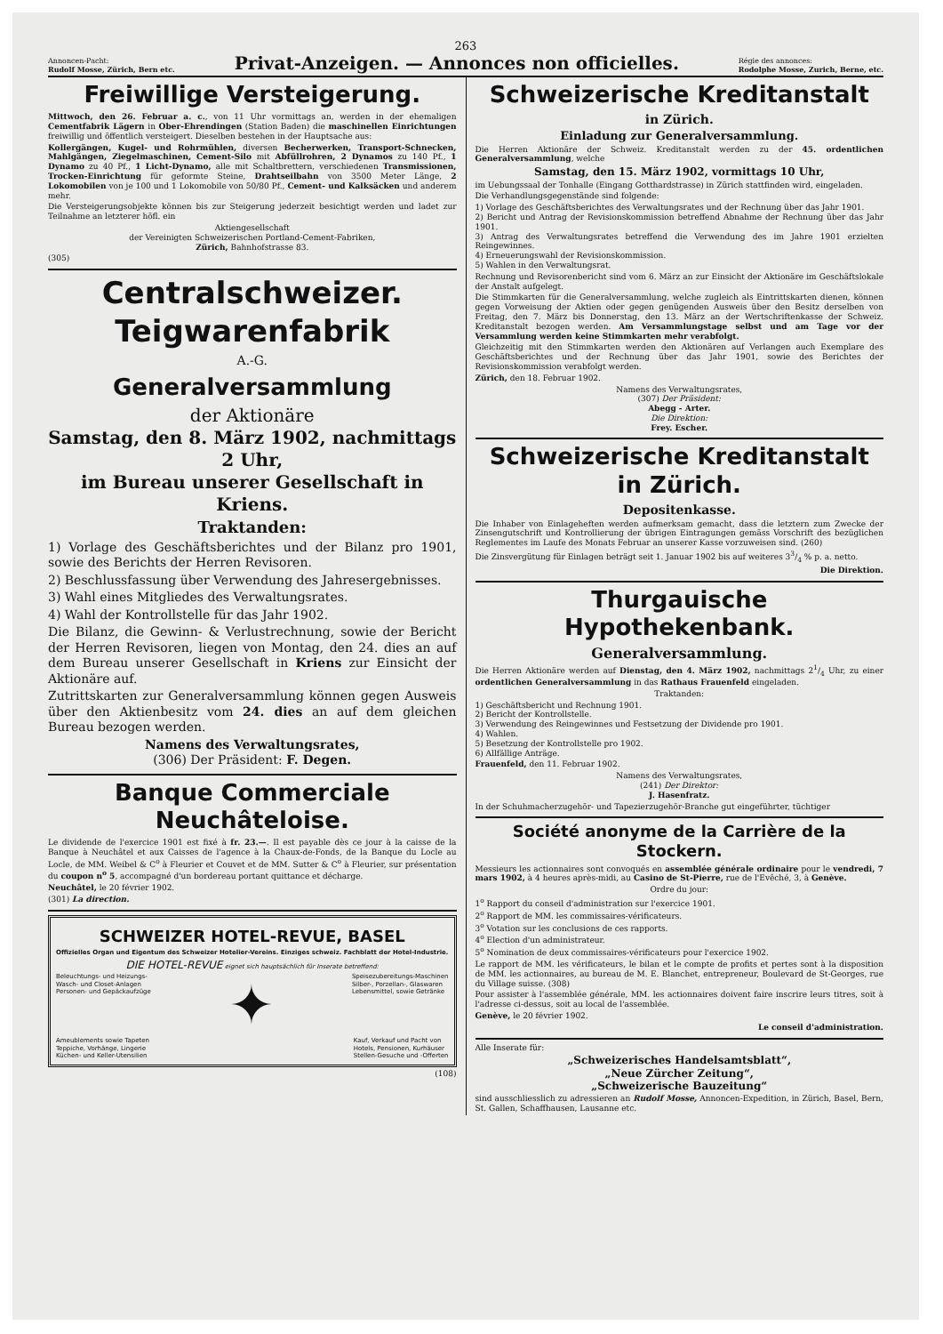263
Annoncen-Pacht:
Rudolf Mosse, Zürich, Bern etc.
Privat-Anzeigen. — Annonces non officielles.
Régie des annonces:
Rodolphe Mosse, Zurich, Berne, etc.
Freiwillige Versteigerung.
Mittwoch, den 26. Februar a. c., von 11 Uhr vormittags an, werden in der ehemaligen Cementfabrik Lägern in Ober-Ehrendingen (Station Baden) die maschinellen Einrichtungen freiwillig und öffentlich versteigert. Dieselben bestehen in der Hauptsache aus:
Kollergängen, Kugel- und Rohrmühlen, diversen Becherwerken, Transport-Schnecken, Mahlgängen, Ziegelmaschinen, Cement-Silo mit Abfüllrohren, 2 Dynamos zu 140 Pf., 1 Dynamo zu 40 Pf., 1 Licht-Dynamo, alle mit Schaltbrettern, verschiedenen Transmissionen, Trocken-Einrichtung für geformte Steine, Drahtseilbahn von 3500 Meter Länge, 2 Lokomobilen von je 100 und 1 Lokomobile von 50/80 Pf., Cement- und Kalksäcken und anderem mehr.
Die Versteigerungsobjekte können bis zur Steigerung jederzeit besichtigt werden und ladet zur Teilnahme an letzterer höfl. ein
Aktiengesellschaft
der Vereinigten Schweizerischen Portland-Cement-Fabriken,
Zürich, Bahnhofstrasse 83.
(305)
Centralschweizer. Teigwarenfabrik
A.-G.
Generalversammlung
der Aktionäre
Samstag, den 8. März 1902, nachmittags 2 Uhr,
im Bureau unserer Gesellschaft in Kriens.
Traktanden:
1) Vorlage des Geschäftsberichtes und der Bilanz pro 1901, sowie des Berichts der Herren Revisoren.
2) Beschlussfassung über Verwendung des Jahresergebnisses.
3) Wahl eines Mitgliedes des Verwaltungsrates.
4) Wahl der Kontrollstelle für das Jahr 1902.
Die Bilanz, die Gewinn- & Verlustrechnung, sowie der Bericht der Herren Revisoren, liegen von Montag, den 24. dies an auf dem Bureau unserer Gesellschaft in Kriens zur Einsicht der Aktionäre auf.
Zutrittskarten zur Generalversammlung können gegen Ausweis über den Aktienbesitz vom 24. dies an auf dem gleichen Bureau bezogen werden.
Namens des Verwaltungsrates,
(306) Der Präsident: F. Degen.
Banque Commerciale Neuchâteloise.
Le dividende de l'exercice 1901 est fixé à fr. 23.—. Il est payable dès ce jour à la caisse de la Banque à Neuchâtel et aux Caisses de l'agence à la Chaux-de-Fonds, de la Banque du Locle au Locle, de MM. Weibel & C<sup>o</sup> à Fleurier et Couvet et de MM. Sutter & C<sup>o</sup> à Fleurier, sur présentation du coupon n<sup>o</sup> 5, accompagné d'un bordereau portant quittance et décharge.
Neuchâtel, le 20 février 1902.
(301) La direction.
SCHWEIZER HOTEL-REVUE, BASEL
Offizielles Organ und Eigentum des Schweizer Hotelier-Vereins. Einziges schweiz. Fachblatt der Hotel-Industrie.
DIE HOTEL-REVUE eignet sich hauptsächlich für Inserate betreffend:
Beleuchtungs- und Heizungs-
Wasch- und Closet-Anlagen
Personen- und Gepäckaufzüge ✦ Speisezubereitungs-Maschinen
Silber-, Porzellan-, Glaswaren
Lebensmittel, sowie Getränke
Ameublements sowie Tapeten
Teppiche, Vorhänge, Lingerie
Küchen- und Keller-Utensilien Kauf, Verkauf und Pacht von
Hotels, Pensionen, Kurhäuser
Stellen-Gesuche und -Offerten
(108)
Schweizerische Kreditanstalt
in Zürich.
Einladung zur Generalversammlung.
Die Herren Aktionäre der Schweiz. Kreditanstalt werden zu der 45. ordentlichen Generalversammlung, welche
Samstag, den 15. März 1902, vormittags 10 Uhr,
im Uebungssaal der Tonhalle (Eingang Gotthardstrasse) in Zürich stattfinden wird, eingeladen.
Die Verhandlungsgegenstände sind folgende:
1) Vorlage des Geschäftsberichtes des Verwaltungsrates und der Rechnung über das Jahr 1901.
2) Bericht und Antrag der Revisionskommission betreffend Abnahme der Rechnung über das Jahr 1901.
3) Antrag des Verwaltungsrates betreffend die Verwendung des im Jahre 1901 erzielten Reingewinnes.
4) Erneuerungswahl der Revisionskommission.
5) Wahlen in den Verwaltungsrat.
Rechnung und Revisorenbericht sind vom 6. März an zur Einsicht der Aktionäre im Geschäftslokale der Anstalt aufgelegt.
Die Stimmkarten für die Generalversammlung, welche zugleich als Eintrittskarten dienen, können gegen Vorweisung der Aktien oder gegen genügenden Ausweis über den Besitz derselben von Freitag, den 7. März bis Donnerstag, den 13. März an der Wertschriftenkasse der Schweiz. Kreditanstalt bezogen werden. Am Versammlungstage selbst und am Tage vor der Versammlung werden keine Stimmkarten mehr verabfolgt.
Gleichzeitig mit den Stimmkarten werden den Aktionären auf Verlangen auch Exemplare des Geschäftsberichtes und der Rechnung über das Jahr 1901, sowie des Berichtes der Revisionskommission verabfolgt werden.
Zürich, den 18. Februar 1902.
Namens des Verwaltungsrates,
(307) Der Präsident:
Abegg - Arter.
Die Direktion:
Frey. Escher.
Schweizerische Kreditanstalt in Zürich.
Depositenkasse.
Die Inhaber von Einlageheften werden aufmerksam gemacht, dass die letztern zum Zwecke der Zinsengutschrift und Kontrollierung der übrigen Eintragungen gemäss Vorschrift des bezüglichen Reglementes im Laufe des Monats Februar an unserer Kasse vorzuweisen sind. (260)
Die Zinsvergütung für Einlagen beträgt seit 1. Januar 1902 bis auf weiteres 33/4 % p. a. netto.
Die Direktion.
Thurgauische Hypothekenbank.
Generalversammlung.
Die Herren Aktionäre werden auf Dienstag, den 4. März 1902, nachmittags 21/4 Uhr, zu einer ordentlichen Generalversammlung in das Rathaus Frauenfeld eingeladen.
Traktanden:
1) Geschäftsbericht und Rechnung 1901.
2) Bericht der Kontrollstelle.
3) Verwendung des Reingewinnes und Festsetzung der Dividende pro 1901.
4) Wahlen.
5) Besetzung der Kontrollstelle pro 1902.
6) Allfällige Anträge.
Frauenfeld, den 11. Februar 1902.
Namens des Verwaltungsrates,
(241) Der Direktor:
J. Hasenfratz.
In der Schuhmacherzugehör- und Tapezierzugehör-Branche gut eingeführter, tüchtiger
Société anonyme de la Carrière de la Stockern.
Messieurs les actionnaires sont convoqués en assemblée générale ordinaire pour le vendredi, 7 mars 1902, à 4 heures après-midi, au Casino de St-Pierre, rue de l'Evêché, 3, à Genève.
Ordre du jour:
1<sup>o</sup> Rapport du conseil d'administration sur l'exercice 1901.
2<sup>o</sup> Rapport de MM. les commissaires-vérificateurs.
3<sup>o</sup> Votation sur les conclusions de ces rapports.
4<sup>o</sup> Election d'un administrateur.
5<sup>o</sup> Nomination de deux commissaires-vérificateurs pour l'exercice 1902.
Le rapport de MM. les vérificateurs, le bilan et le compte de profits et pertes sont à la disposition de MM. les actionnaires, au bureau de M. E. Blanchet, entrepreneur, Boulevard de St-Georges, rue du Village suisse. (308)
Pour assister à l'assemblée générale, MM. les actionnaires doivent faire inscrire leurs titres, soit à l'adresse ci-dessus, soit au local de l'assemblée.
Genève, le 20 février 1902.
Le conseil d'administration.
Alle Inserate für:
„Schweizerisches Handelsamtsblatt“,
„Neue Zürcher Zeitung“,
„Schweizerische Bauzeitung“
sind ausschliesslich zu adressieren an Rudolf Mosse, Annoncen-Expedition, in Zürich, Basel, Bern, St. Gallen, Schaffhausen, Lausanne etc.